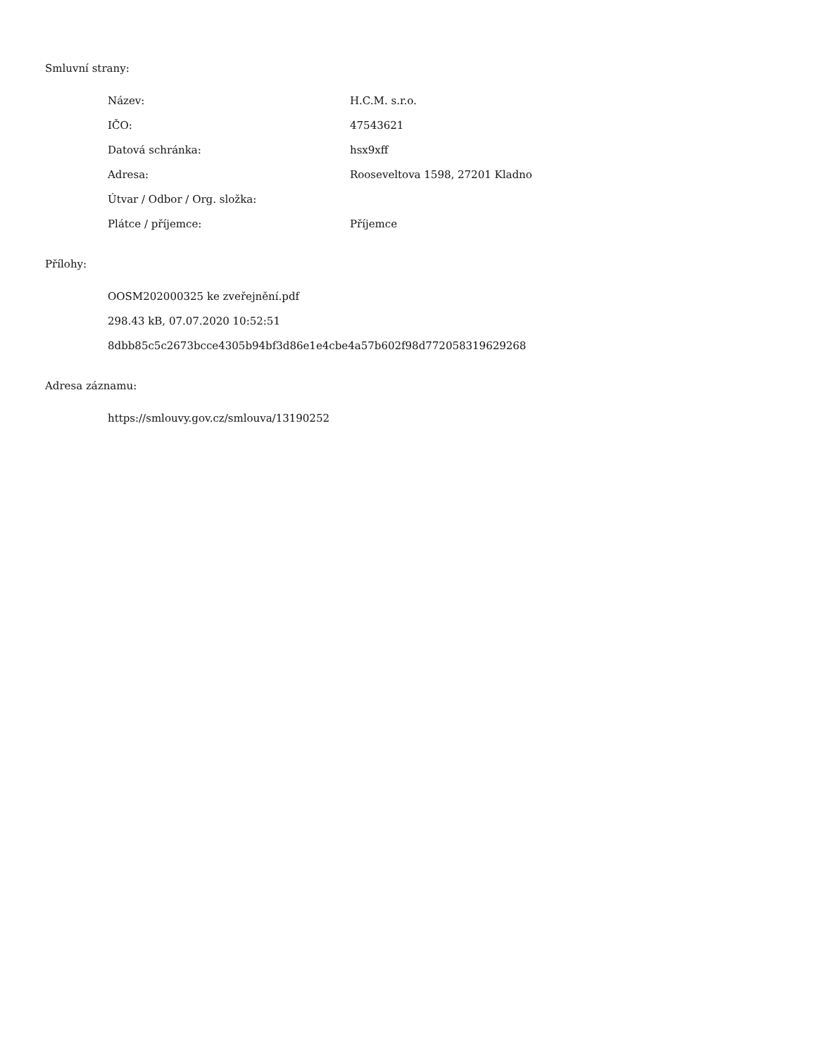Smluvní strany:
| Název: | H.C.M. s.r.o. |
| IČO: | 47543621 |
| Datová schránka: | hsx9xff |
| Adresa: | Rooseveltova 1598, 27201 Kladno |
| Útvar / Odbor / Org. složka: | |
| Plátce / příjemce: | Příjemce |
Přílohy:
OOSM202000325 ke zveřejnění.pdf
298.43 kB, 07.07.2020 10:52:51
8dbb85c5c2673bcce4305b94bf3d86e1e4cbe4a57b602f98d772058319629268
Adresa záznamu:
https://smlouvy.gov.cz/smlouva/13190252